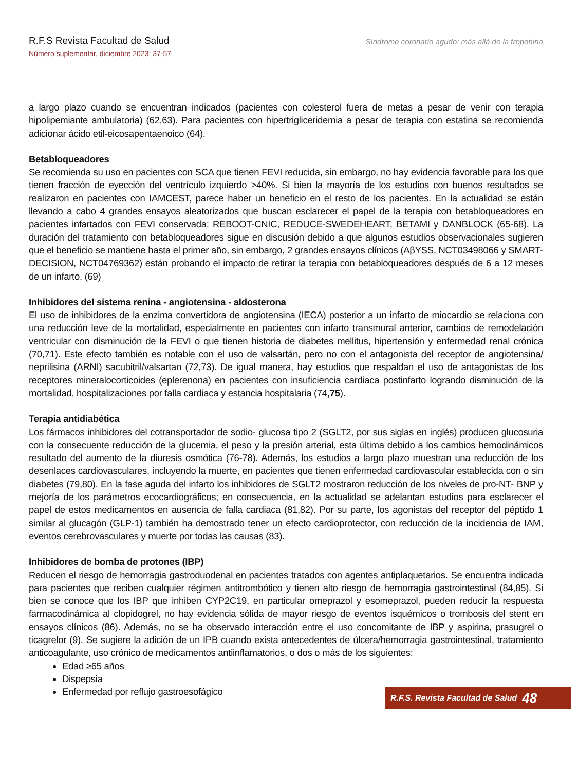R.F.S Revista Facultad de Salud
Número suplementar, diciembre 2023: 37-57
Síndrome coronario agudo: más allá de la troponina.
a largo plazo cuando se encuentran indicados (pacientes con colesterol fuera de metas a pesar de venir con terapia hipolipemiante ambulatoria) (62,63). Para pacientes con hipertrigliceridemia a pesar de terapia con estatina se recomienda adicionar ácido etil-eicosapentaenoico (64).
Betabloqueadores
Se recomienda su uso en pacientes con SCA que tienen FEVI reducida, sin embargo, no hay evidencia favorable para los que tienen fracción de eyección del ventrículo izquierdo >40%. Si bien la mayoría de los estudios con buenos resultados se realizaron en pacientes con IAMCEST, parece haber un beneficio en el resto de los pacientes. En la actualidad se están llevando a cabo 4 grandes ensayos aleatorizados que buscan esclarecer el papel de la terapia con betabloqueadores en pacientes infartados con FEVI conservada: REBOOT-CNIC, REDUCE-SWEDEHEART, BETAMI y DANBLOCK (65-68). La duración del tratamiento con betabloqueadores sigue en discusión debido a que algunos estudios observacionales sugieren que el beneficio se mantiene hasta el primer año, sin embargo, 2 grandes ensayos clínicos (AβYSS, NCT03498066 y SMART-DECISION, NCT04769362) están probando el impacto de retirar la terapia con betabloqueadores después de 6 a 12 meses de un infarto. (69)
Inhibidores del sistema renina - angiotensina - aldosterona
El uso de inhibidores de la enzima convertidora de angiotensina (IECA) posterior a un infarto de miocardio se relaciona con una reducción leve de la mortalidad, especialmente en pacientes con infarto transmural anterior, cambios de remodelación ventricular con disminución de la FEVI o que tienen historia de diabetes mellitus, hipertensión y enfermedad renal crónica (70,71). Este efecto también es notable con el uso de valsartán, pero no con el antagonista del receptor de angiotensina/ neprilisina (ARNI) sacubitril/valsartan (72,73). De igual manera, hay estudios que respaldan el uso de antagonistas de los receptores mineralocorticoides (eplerenona) en pacientes con insuficiencia cardiaca postinfarto logrando disminución de la mortalidad, hospitalizaciones por falla cardiaca y estancia hospitalaria (74,75).
Terapia antidiabética
Los fármacos inhibidores del cotransportador de sodio- glucosa tipo 2 (SGLT2, por sus siglas en inglés) producen glucosuria con la consecuente reducción de la glucemia, el peso y la presión arterial, esta última debido a los cambios hemodinámicos resultado del aumento de la diuresis osmótica (76-78). Además, los estudios a largo plazo muestran una reducción de los desenlaces cardiovasculares, incluyendo la muerte, en pacientes que tienen enfermedad cardiovascular establecida con o sin diabetes (79,80). En la fase aguda del infarto los inhibidores de SGLT2 mostraron reducción de los niveles de pro-NT- BNP y mejoría de los parámetros ecocardiográficos; en consecuencia, en la actualidad se adelantan estudios para esclarecer el papel de estos medicamentos en ausencia de falla cardiaca (81,82). Por su parte, los agonistas del receptor del péptido 1 similar al glucagón (GLP-1) también ha demostrado tener un efecto cardioprotector, con reducción de la incidencia de IAM, eventos cerebrovasculares y muerte por todas las causas (83).
Inhibidores de bomba de protones (IBP)
Reducen el riesgo de hemorragia gastroduodenal en pacientes tratados con agentes antiplaquetarios. Se encuentra indicada para pacientes que reciben cualquier régimen antitrombótico y tienen alto riesgo de hemorragia gastrointestinal (84,85). Si bien se conoce que los IBP que inhiben CYP2C19, en particular omeprazol y esomeprazol, pueden reducir la respuesta farmacodinámica al clopidogrel, no hay evidencia sólida de mayor riesgo de eventos isquémicos o trombosis del stent en ensayos clínicos (86). Además, no se ha observado interacción entre el uso concomitante de IBP y aspirina, prasugrel o ticagrelor (9). Se sugiere la adición de un IPB cuando exista antecedentes de úlcera/hemorragia gastrointestinal, tratamiento anticoagulante, uso crónico de medicamentos antiinflamatorios, o dos o más de los siguientes:
Edad ≥65 años
Dispepsia
Enfermedad por reflujo gastroesofágico
R.F.S. Revista Facultad de Salud 48